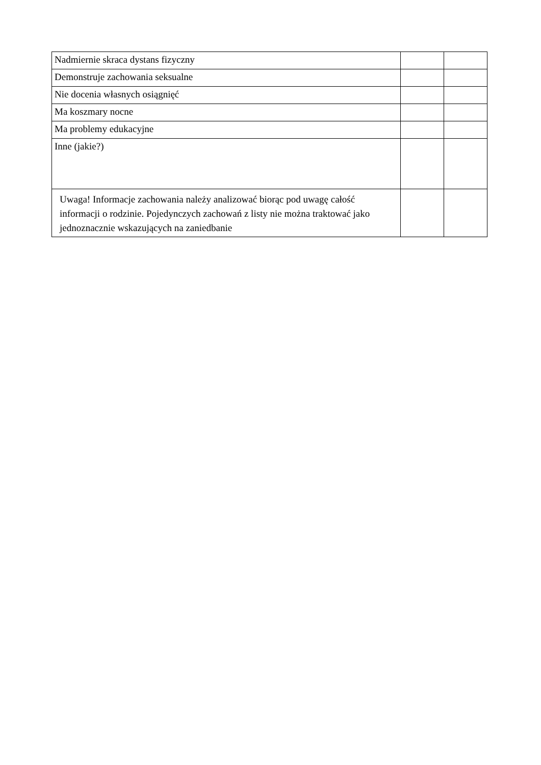| Nadmiernie skraca dystans fizyczny | | |
| Demonstruje zachowania seksualne | | |
| Nie docenia własnych osiągnięć | | |
| Ma koszmary nocne | | |
| Ma problemy edukacyjne | | |
| Inne (jakie?) | | |
| Uwaga! Informacje zachowania należy analizować biorąc pod uwagę całość informacji o rodzinie. Pojedynczych zachowań z listy nie można traktować jako jednoznacznie wskazujących na zaniedbanie | | |